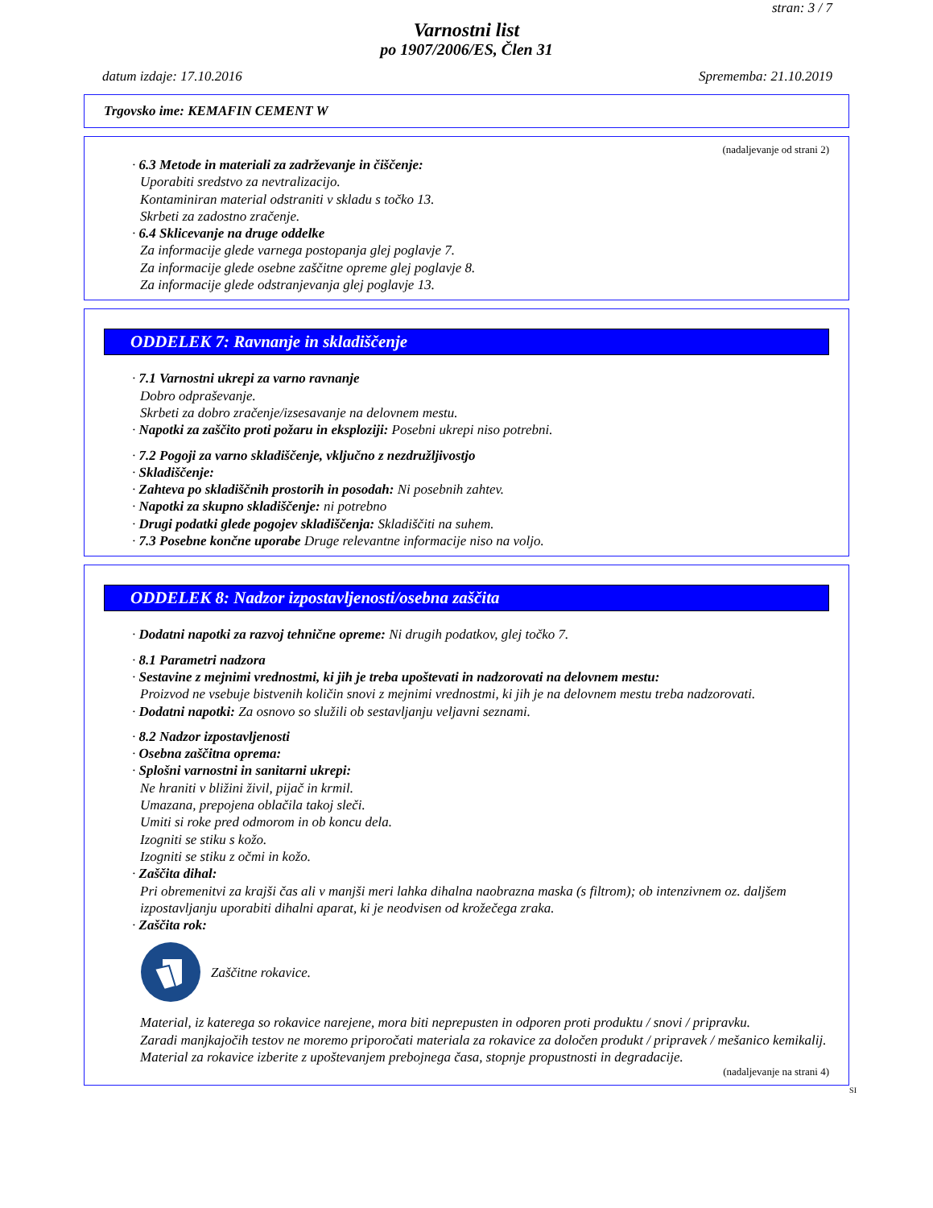stran: 3 / 7
Varnostni list
po 1907/2006/ES, Člen 31
datum izdaje: 17.10.2016 Sprememba: 21.10.2019
Trgovsko ime: KEMAFIN CEMENT W
(nadaljevanje od strani 2)
· 6.3 Metode in materiali za zadrževanje in čiščenje:
Uporabiti sredstvo za nevtralizacijo.
Kontaminiran material odstraniti v skladu s točko 13.
Skrbeti za zadostno zračenje.
· 6.4 Sklicevanje na druge oddelke
Za informacije glede varnega postopanja glej poglavje 7.
Za informacije glede osebne zaščitne opreme glej poglavje 8.
Za informacije glede odstranjevanja glej poglavje 13.
ODDELEK 7: Ravnanje in skladiščenje
· 7.1 Varnostni ukrepi za varno ravnanje
Dobro odpraševanje.
Skrbeti za dobro zračenje/izsesavanje na delovnem mestu.
· Napotki za zaščito proti požaru in eksploziji: Posebni ukrepi niso potrebni.
· 7.2 Pogoji za varno skladiščenje, vključno z nezdružljivostjo
· Skladiščenje:
· Zahteva po skladiščnih prostorih in posodah: Ni posebnih zahtev.
· Napotki za skupno skladiščenje: ni potrebno
· Drugi podatki glede pogojev skladiščenja: Skladiščiti na suhem.
· 7.3 Posebne končne uporabe Druge relevantne informacije niso na voljo.
ODDELEK 8: Nadzor izpostavljenosti/osebna zaščita
· Dodatni napotki za razvoj tehnične opreme: Ni drugih podatkov, glej točko 7.
· 8.1 Parametri nadzora
· Sestavine z mejnimi vrednostmi, ki jih je treba upoštevati in nadzorovati na delovnem mestu:
Proizvod ne vsebuje bistvenih količin snovi z mejnimi vrednostmi, ki jih je na delovnem mestu treba nadzorovati.
· Dodatni napotki: Za osnovo so služili ob sestavljanju veljavni seznami.
· 8.2 Nadzor izpostavljenosti
· Osebna zaščitna oprema:
· Splošni varnostni in sanitarni ukrepi:
Ne hraniti v bližini živil, pijač in krmil.
Umazana, prepojena oblačila takoj sleči.
Umiti si roke pred odmorom in ob koncu dela.
Izogniti se stiku s kožo.
Izogniti se stiku z očmi in kožo.
· Zaščita dihal:
Pri obremenitvi za krajši čas ali v manjši meri lahka dihalna naobrazna maska (s filtrom); ob intenzivnem oz. daljšem izpostavljanju uporabiti dihalni aparat, ki je neodvisen od krožečega zraka.
· Zaščita rok:
Zaščitne rokavice.
Material, iz katerega so rokavice narejene, mora biti neprepusten in odporen proti produktu / snovi / pripravku.
Zaradi manjkajočih testov ne moremo priporočati materiala za rokavice za določen produkt / pripravek / mešanico kemikalij.
Material za rokavice izberite z upoštevanjem prebojnega časa, stopnje propustnosti in degradacije.
(nadaljevanje na strani 4)
SI